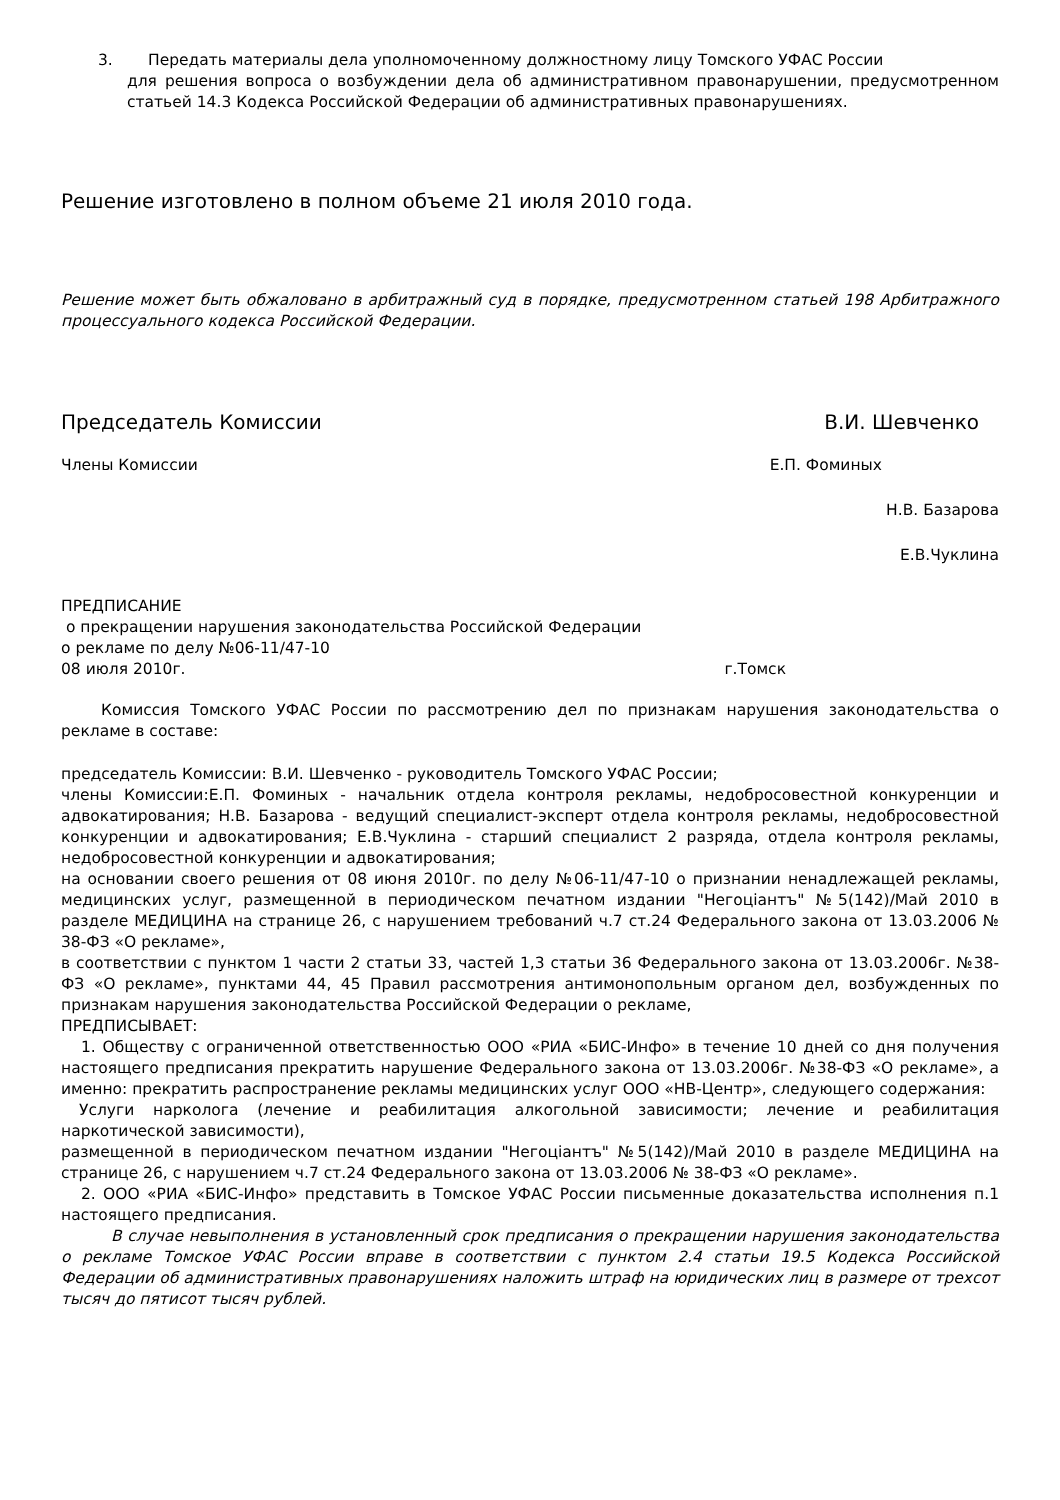3. Передать материалы дела уполномоченному должностному лицу Томского УФАС России
для решения вопроса о возбуждении дела об административном правонарушении, предусмотренном статьей 14.3 Кодекса Российской Федерации об административных правонарушениях.
Решение изготовлено в полном объеме 21 июля 2010 года.
Решение может быть обжаловано в арбитражный суд в порядке, предусмотренном статьей 198 Арбитражного процессуального кодекса Российской Федерации.
Председатель Комиссии В.И. Шевченко
Члены Комиссии Е.П. Фоминых
Н.В. Базарова
Е.В.Чуклина
ПРЕДПИСАНИЕ
о прекращении нарушения законодательства Российской Федерации
о рекламе по делу №06-11/47-10
08 июля 2010г. г.Томск
Комиссия Томского УФАС России по рассмотрению дел по признакам нарушения законодательства о рекламе в составе:
председатель Комиссии: В.И. Шевченко - руководитель Томского УФАС России;
члены Комиссии:Е.П. Фоминых - начальник отдела контроля рекламы, недобросовестной конкуренции и адвокатирования; Н.В. Базарова - ведущий специалист-эксперт отдела контроля рекламы, недобросовестной конкуренции и адвокатирования; Е.В.Чуклина - старший специалист 2 разряда, отдела контроля рекламы, недобросовестной конкуренции и адвокатирования;
на основании своего решения от 08 июня 2010г. по делу №06-11/47-10 о признании ненадлежащей рекламы, медицинских услуг, размещенной в периодическом печатном издании "Негоцiантъ" №5(142)/Май 2010 в разделе МЕДИЦИНА на странице 26, с нарушением требований ч.7 ст.24 Федерального закона от 13.03.2006 № 38-ФЗ «О рекламе»,
в соответствии с пунктом 1 части 2 статьи 33, частей 1,3 статьи 36 Федерального закона от 13.03.2006г. №38-ФЗ «О рекламе», пунктами 44, 45 Правил рассмотрения антимонопольным органом дел, возбужденных по признакам нарушения законодательства Российской Федерации о рекламе,
ПРЕДПИСЫВАЕТ:
1. Обществу с ограниченной ответственностью ООО «РИА «БИС-Инфо» в течение 10 дней со дня получения настоящего предписания прекратить нарушение Федерального закона от 13.03.2006г. №38-ФЗ «О рекламе», а именно: прекратить распространение рекламы медицинских услуг ООО «НВ-Центр», следующего содержания:
Услуги нарколога (лечение и реабилитация алкогольной зависимости; лечение и реабилитация наркотической зависимости),
размещенной в периодическом печатном издании "Негоцiантъ" №5(142)/Май 2010 в разделе МЕДИЦИНА на странице 26, с нарушением ч.7 ст.24 Федерального закона от 13.03.2006 № 38-ФЗ «О рекламе».
2. ООО «РИА «БИС-Инфо» представить в Томское УФАС России письменные доказательства исполнения п.1 настоящего предписания.
В случае невыполнения в установленный срок предписания о прекращении нарушения законодательства о рекламе Томское УФАС России вправе в соответствии с пунктом 2.4 статьи 19.5 Кодекса Российской Федерации об административных правонарушениях наложить штраф на юридических лиц в размере от трехсот тысяч до пятисот тысяч рублей.